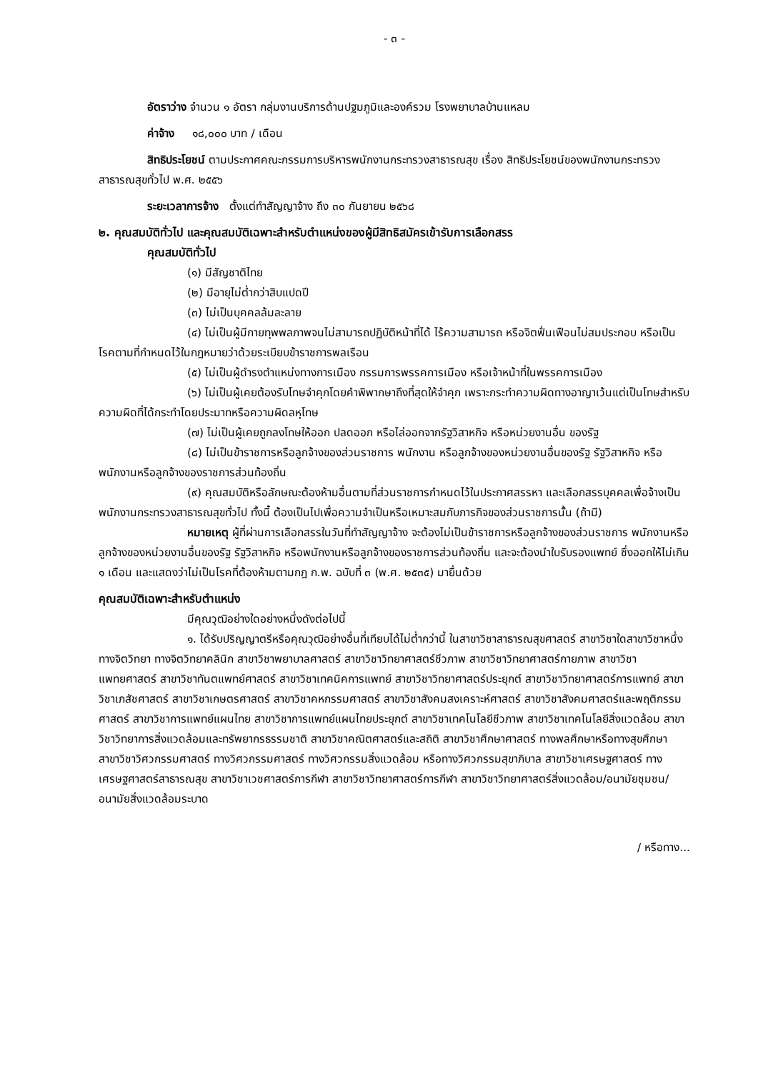- ๓ -
อัตราว่าง จำนวน ๑ อัตรา กลุ่มงานบริการด้านปฐมภูมิและองค์รวม โรงพยาบาลบ้านแหลม
ค่าจ้าง ๑๘,๐๐๐ บาท / เดือน
สิทธิประโยชน์ ตามประกาศคณะกรรมการบริหารพนักงานกระทรวงสาธารณสุข เรื่อง สิทธิประโยชน์ของพนักงานกระทรวงสาธารณสุขทั่วไป พ.ศ. ๒๕๕๖
ระยะเวลาการจ้าง ตั้งแต่ทำสัญญาจ้าง ถึง ๓๐ กันยายน ๒๕๖๘
๒. คุณสมบัติทั่วไป และคุณสมบัติเฉพาะสำหรับตำแหน่งของผู้มีสิทธิสมัครเข้ารับการเลือกสรร
คุณสมบัติทั่วไป
(๑) มีสัญชาติไทย
(๒) มีอายุไม่ต่ำกว่าสิบแปดปี
(๓) ไม่เป็นบุคคลล้มละลาย
(๔) ไม่เป็นผู้มีกายทุพพลภาพจนไม่สามารถปฏิบัติหน้าที่ได้ ไร้ความสามารถ หรือจิตฟั่นเฟือนไม่สมประกอบ หรือเป็นโรคตามที่กำหนดไว้ในกฎหมายว่าด้วยระเบียบข้าราชการพลเรือน
(๕) ไม่เป็นผู้ดำรงตำแหน่งทางการเมือง กรรมการพรรคการเมือง หรือเจ้าหน้าที่ในพรรคการเมือง
(๖) ไม่เป็นผู้เคยต้องรับโทษจำคุกโดยคำพิพากษาถึงที่สุดให้จำคุก เพราะกระทำความผิดทางอาญาเว้นแต่เป็นโทษสำหรับความผิดที่ได้กระทำโดยประมาทหรือความผิดลหุโทษ
(๗) ไม่เป็นผู้เคยถูกลงโทษให้ออก ปลดออก หรือไล่ออกจากรัฐวิสาหกิจ หรือหน่วยงานอื่น ของรัฐ
(๘) ไม่เป็นข้าราชการหรือลูกจ้างของส่วนราชการ พนักงาน หรือลูกจ้างของหน่วยงานอื่นของรัฐ รัฐวิสาหกิจ หรือพนักงานหรือลูกจ้างของราชการส่วนท้องถิ่น
(๙) คุณสมบัติหรือลักษณะต้องห้ามอื่นตามที่ส่วนราชการกำหนดไว้ในประกาศสรรหา และเลือกสรรบุคคลเพื่อจ้างเป็นพนักงานกระทรวงสาธารณสุขทั่วไป ทั้งนี้ ต้องเป็นไปเพื่อความจำเป็นหรือเหมาะสมกับภารกิจของส่วนราชการนั้น (ถ้ามี)
หมายเหตุ ผู้ที่ผ่านการเลือกสรรในวันที่ทำสัญญาจ้าง จะต้องไม่เป็นข้าราชการหรือลูกจ้างของส่วนราชการ พนักงานหรือลูกจ้างของหน่วยงานอื่นของรัฐ รัฐวิสาหกิจ หรือพนักงานหรือลูกจ้างของราชการส่วนท้องถิ่น และจะต้องนำใบรับรองแพทย์ ซึ่งออกให้ไม่เกิน ๑ เดือน และแสดงว่าไม่เป็นโรคที่ต้องห้ามตามกฎ ก.พ. ฉบับที่ ๓ (พ.ศ. ๒๕๓๕) มายื่นด้วย
คุณสมบัติเฉพาะสำหรับตำแหน่ง
มีคุณวุฒิอย่างใดอย่างหนึ่งดังต่อไปนี้
๑. ได้รับปริญญาตรีหรือคุณวุฒิอย่างอื่นที่เทียบได้ไม่ต่ำกว่านี้ ในสาขาวิชาสาธารณสุขศาสตร์ สาขาวิชาใดสาขาวิชาหนึ่งทางจิตวิทยา ทางจิตวิทยาคลินิก สาขาวิชาพยาบาลศาสตร์ สาขาวิชาวิทยาศาสตร์ชีวภาพ สาขาวิชาวิทยาศาสตร์กายภาพ สาขาวิชาแพทยศาสตร์ สาขาวิชาทันตแพทย์ศาสตร์ สาขาวิชาเทคนิคการแพทย์ สาขาวิชาวิทยาศาสตร์ประยุกต์ สาขาวิชาวิทยาศาสตร์การแพทย์ สาขาวิชาเภสัชศาสตร์ สาขาวิชาเกษตรศาสตร์ สาขาวิชาคหกรรมศาสตร์ สาขาวิชาสังคมสงเคราะห์ศาสตร์ สาขาวิชาสังคมศาสตร์และพฤติกรรมศาสตร์ สาขาวิชาการแพทย์แผนไทย สาขาวิชาการแพทย์แผนไทยประยุกต์ สาขาวิชาเทคโนโลยีชีวภาพ สาขาวิชาเทคโนโลยีสิ่งแวดล้อม สาขาวิชาวิทยาการสิ่งแวดล้อมและทรัพยากรธรรมชาติ สาขาวิชาคณิตศาสตร์และสถิติ สาขาวิชาศึกษาศาสตร์ ทางพลศึกษาหรือทางสุขศึกษา สาขาวิชาวิศวกรรมศาสตร์ ทางวิศวกรรมศาสตร์ ทางวิศวกรรมสิ่งแวดล้อม หรือทางวิศวกรรมสุขาภิบาล สาขาวิชาเศรษฐศาสตร์ ทางเศรษฐศาสตร์สาธารณสุข สาขาวิชาเวชศาสตร์การกีฬา สาขาวิชาวิทยาศาสตร์การกีฬา สาขาวิชาวิทยาศาสตร์สิ่งแวดล้อม/อนามัยชุมชน/อนามัยสิ่งแวดล้อมระบาด
/ หรือทาง...